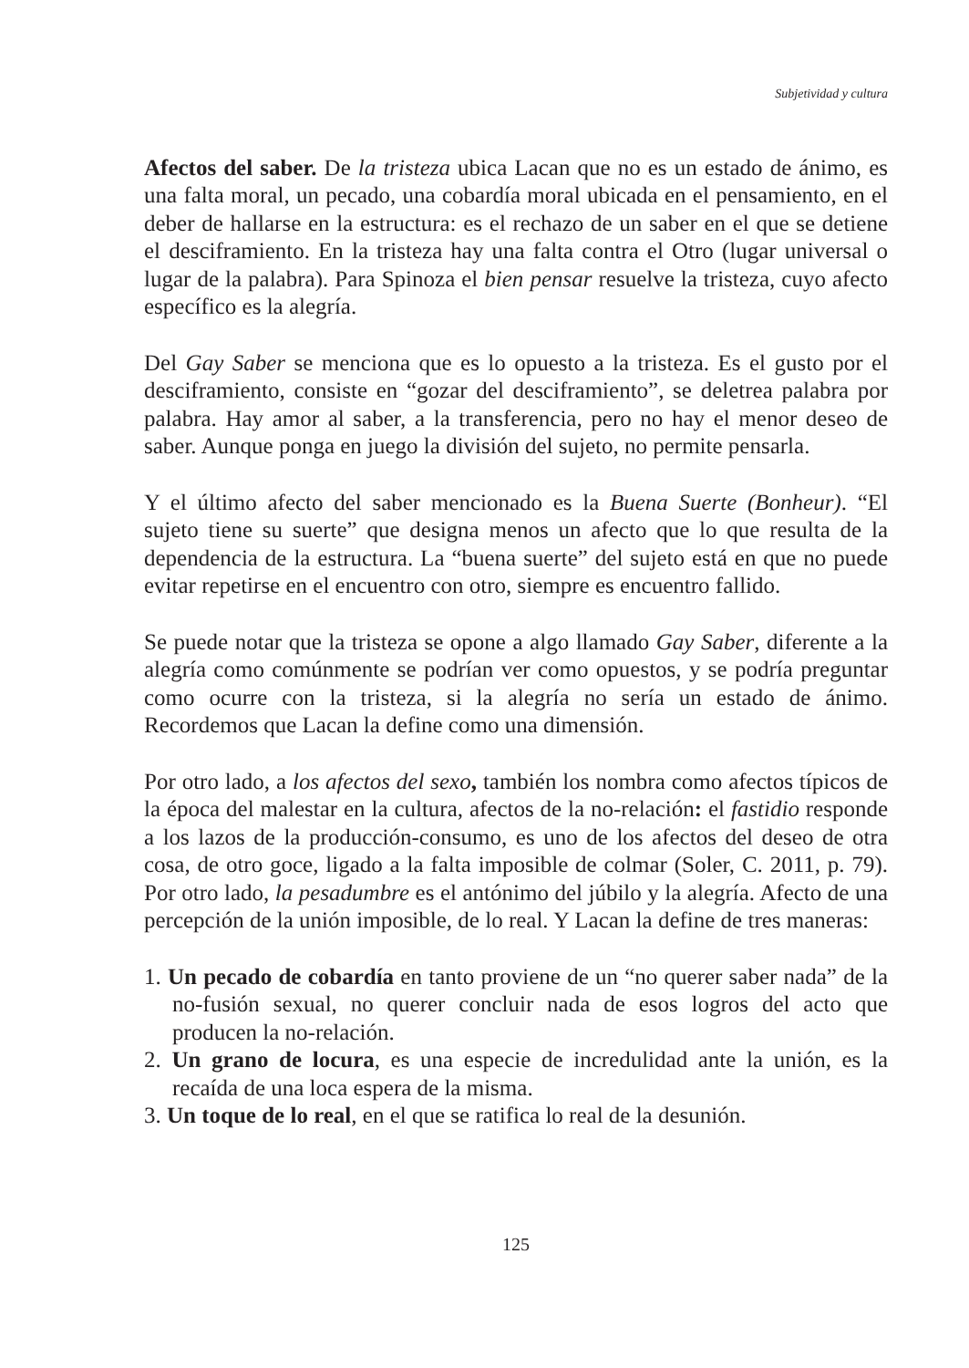Subjetividad y cultura
Afectos del saber. De la tristeza ubica Lacan que no es un estado de ánimo, es una falta moral, un pecado, una cobardía moral ubicada en el pensamiento, en el deber de hallarse en la estructura: es el rechazo de un saber en el que se detiene el desciframiento. En la tristeza hay una falta contra el Otro (lugar universal o lugar de la palabra). Para Spinoza el bien pensar resuelve la tristeza, cuyo afecto específico es la alegría.
Del Gay Saber se menciona que es lo opuesto a la tristeza. Es el gusto por el desciframiento, consiste en “gozar del desciframiento”, se deletrea palabra por palabra. Hay amor al saber, a la transferencia, pero no hay el menor deseo de saber. Aunque ponga en juego la división del sujeto, no permite pensarla.
Y el último afecto del saber mencionado es la Buena Suerte (Bonheur). “El sujeto tiene su suerte” que designa menos un afecto que lo que resulta de la dependencia de la estructura. La “buena suerte” del sujeto está en que no puede evitar repetirse en el encuentro con otro, siempre es encuentro fallido.
Se puede notar que la tristeza se opone a algo llamado Gay Saber, diferente a la alegría como comúnmente se podrían ver como opuestos, y se podría preguntar como ocurre con la tristeza, si la alegría no sería un estado de ánimo. Recordemos que Lacan la define como una dimensión.
Por otro lado, a los afectos del sexo, también los nombra como afectos típicos de la época del malestar en la cultura, afectos de la no-relación: el fastidio responde a los lazos de la producción-consumo, es uno de los afectos del deseo de otra cosa, de otro goce, ligado a la falta imposible de colmar (Soler, C. 2011, p. 79). Por otro lado, la pesadumbre es el antónimo del júbilo y la alegría. Afecto de una percepción de la unión imposible, de lo real. Y Lacan la define de tres maneras:
1. Un pecado de cobardía en tanto proviene de un “no querer saber nada” de la no-fusión sexual, no querer concluir nada de esos logros del acto que producen la no-relación.
2. Un grano de locura, es una especie de incredulidad ante la unión, es la recaída de una loca espera de la misma.
3. Un toque de lo real, en el que se ratifica lo real de la desunión.
125